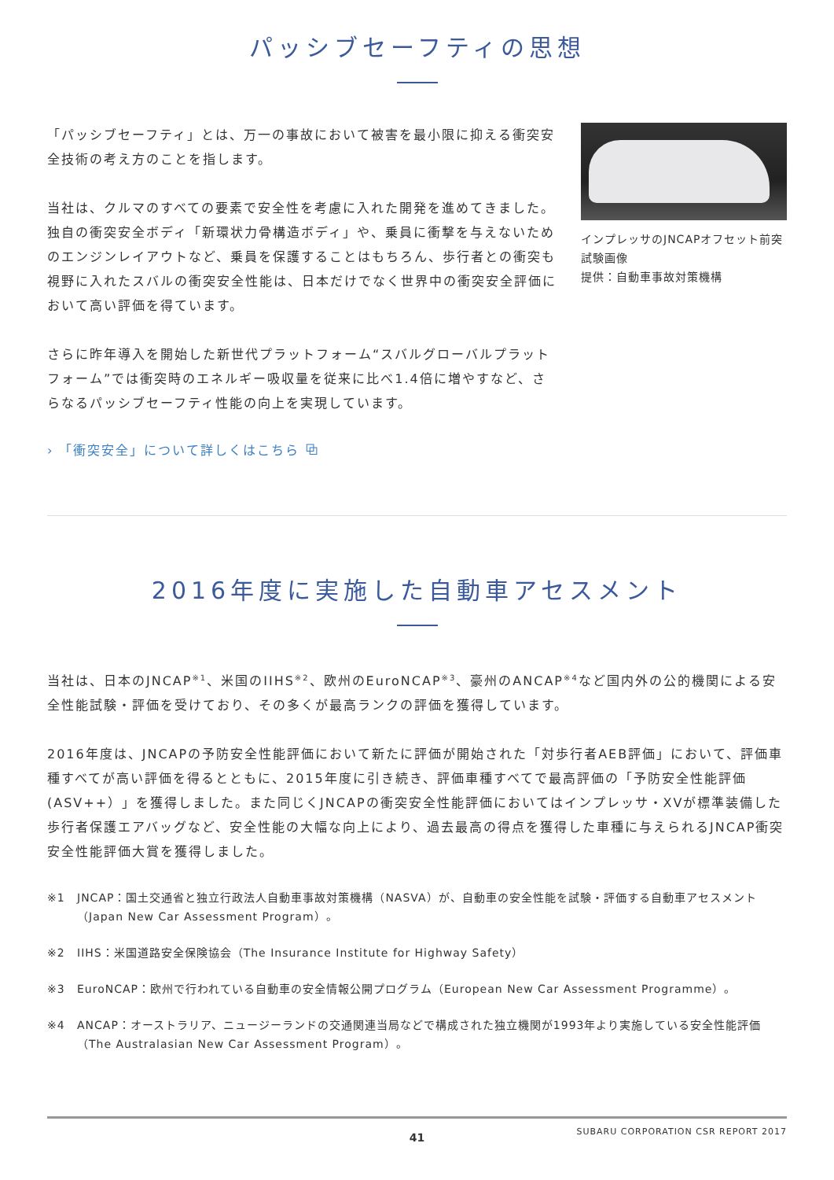パッシブセーフティの思想
「パッシブセーフティ」とは、万一の事故において被害を最小限に抑える衝突安全技術の考え方のことを指します。
当社は、クルマのすべての要素で安全性を考慮に入れた開発を進めてきました。独自の衝突安全ボディ「新環状力骨構造ボディ」や、乗員に衝撃を与えないためのエンジンレイアウトなど、乗員を保護することはもちろん、歩行者との衝突も視野に入れたスバルの衝突安全性能は、日本だけでなく世界中の衝突安全評価において高い評価を得ています。
さらに昨年導入を開始した新世代プラットフォーム“スバルグローバルプラットフォーム”では衝突時のエネルギー吸収量を従来に比べ1.4倍に増やすなど、さらなるパッシブセーフティ性能の向上を実現しています。
› 「衝突安全」について詳しくはこちら ⧉
インプレッサのJNCAPオフセット前突試験画像
提供：自動車事故対策機構
2016年度に実施した自動車アセスメント
当社は、日本のJNCAP<sup>※1</sup>、米国のIIHS<sup>※2</sup>、欧州のEuroNCAP<sup>※3</sup>、豪州のANCAP<sup>※4</sup>など国内外の公的機関による安全性能試験・評価を受けており、その多くが最高ランクの評価を獲得しています。
2016年度は、JNCAPの予防安全性能評価において新たに評価が開始された「対歩行者AEB評価」において、評価車種すべてが高い評価を得るとともに、2015年度に引き続き、評価車種すべてで最高評価の「予防安全性能評価(ASV++）」を獲得しました。また同じくJNCAPの衝突安全性能評価においてはインプレッサ・XVが標準装備した歩行者保護エアバッグなど、安全性能の大幅な向上により、過去最高の得点を獲得した車種に与えられるJNCAP衝突安全性能評価大賞を獲得しました。
※1 JNCAP：国土交通省と独立行政法人自動車事故対策機構（NASVA）が、自動車の安全性能を試験・評価する自動車アセスメント（Japan New Car Assessment Program）。
※2 IIHS：米国道路安全保険協会（The Insurance Institute for Highway Safety）
※3 EuroNCAP：欧州で行われている自動車の安全情報公開プログラム（European New Car Assessment Programme）。
※4 ANCAP：オーストラリア、ニュージーランドの交通関連当局などで構成された独立機関が1993年より実施している安全性能評価（The Australasian New Car Assessment Program）。
SUBARU CORPORATION CSR REPORT 2017
41